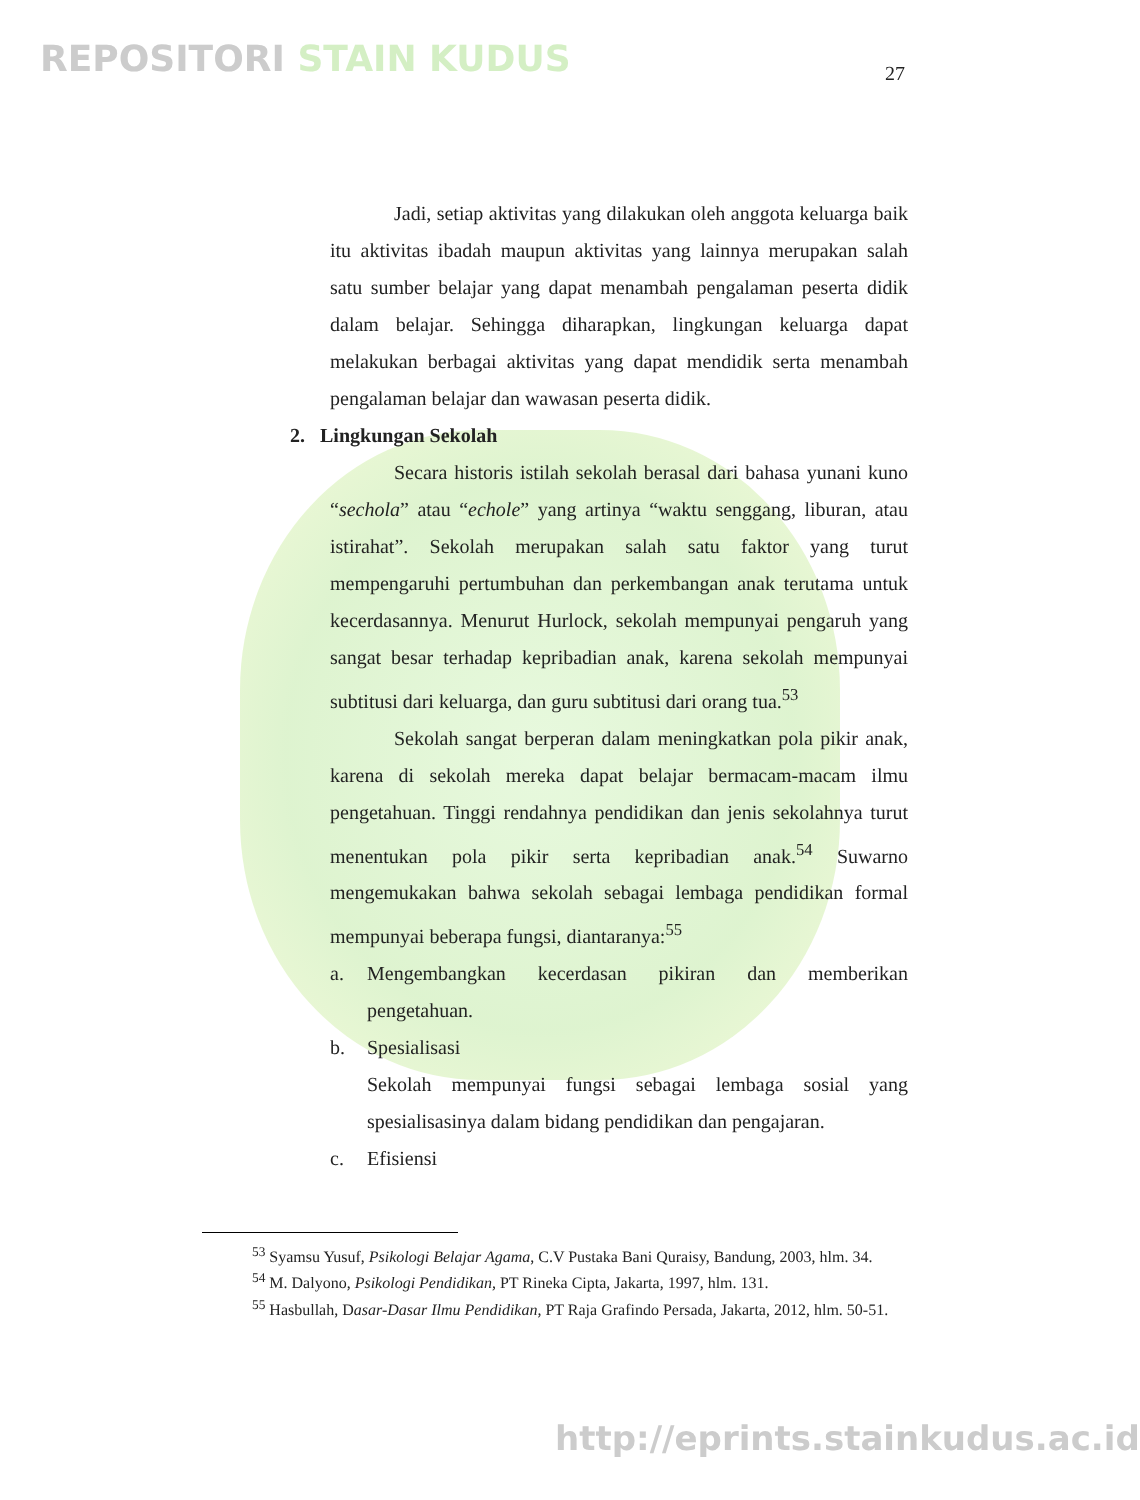REPOSITORI STAIN KUDUS 27
Jadi, setiap aktivitas yang dilakukan oleh anggota keluarga baik itu aktivitas ibadah maupun aktivitas yang lainnya merupakan salah satu sumber belajar yang dapat menambah pengalaman peserta didik dalam belajar. Sehingga diharapkan, lingkungan keluarga dapat melakukan berbagai aktivitas yang dapat mendidik serta menambah pengalaman belajar dan wawasan peserta didik.
2. Lingkungan Sekolah
Secara historis istilah sekolah berasal dari bahasa yunani kuno “sechola” atau “echole” yang artinya “waktu senggang, liburan, atau istirahat”. Sekolah merupakan salah satu faktor yang turut mempengaruhi pertumbuhan dan perkembangan anak terutama untuk kecerdasannya. Menurut Hurlock, sekolah mempunyai pengaruh yang sangat besar terhadap kepribadian anak, karena sekolah mempunyai subtitusi dari keluarga, dan guru subtitusi dari orang tua.<sup>53</sup>
Sekolah sangat berperan dalam meningkatkan pola pikir anak, karena di sekolah mereka dapat belajar bermacam-macam ilmu pengetahuan. Tinggi rendahnya pendidikan dan jenis sekolahnya turut menentukan pola pikir serta kepribadian anak.<sup>54</sup> Suwarno mengemukakan bahwa sekolah sebagai lembaga pendidikan formal mempunyai beberapa fungsi, diantaranya:<sup>55</sup>
a. Mengembangkan kecerdasan pikiran dan memberikan pengetahuan.
b. Spesialisasi
Sekolah mempunyai fungsi sebagai lembaga sosial yang spesialisasinya dalam bidang pendidikan dan pengajaran.
c. Efisiensi
<sup>53</sup> Syamsu Yusuf, Psikologi Belajar Agama, C.V Pustaka Bani Quraisy, Bandung, 2003, hlm. 34.
<sup>54</sup> M. Dalyono, Psikologi Pendidikan, PT Rineka Cipta, Jakarta, 1997, hlm. 131.
<sup>55</sup> Hasbullah, Dasar-Dasar Ilmu Pendidikan, PT Raja Grafindo Persada, Jakarta, 2012, hlm. 50-51.
http://eprints.stainkudus.ac.id